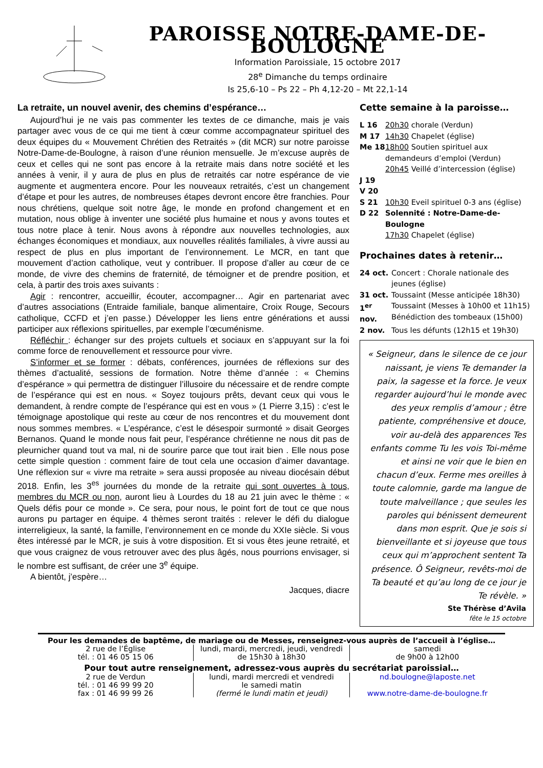PAROISSE NOTRE-DAME-DE-BOULOGNE
Information Paroissiale, 15 octobre 2017
28<sup>e</sup> Dimanche du temps ordinaire
Is 25,6-10 – Ps 22 – Ph 4,12-20 – Mt 22,1-14
La retraite, un nouvel avenir, des chemins d’espérance…
Aujourd’hui je ne vais pas commenter les textes de ce dimanche, mais je vais partager avec vous de ce qui me tient à cœur comme accompagnateur spirituel des deux équipes du « Mouvement Chrétien des Retraités » (dit MCR) sur notre paroisse Notre-Dame-de-Boulogne, à raison d’une réunion mensuelle. Je m’excuse auprès de ceux et celles qui ne sont pas encore à la retraite mais dans notre société et les années à venir, il y aura de plus en plus de retraités car notre espérance de vie augmente et augmentera encore. Pour les nouveaux retraités, c’est un changement d’étape et pour les autres, de nombreuses étapes devront encore être franchies. Pour nous chrétiens, quelque soit notre âge, le monde en profond changement et en mutation, nous oblige à inventer une société plus humaine et nous y avons toutes et tous notre place à tenir. Nous avons à répondre aux nouvelles technologies, aux échanges économiques et mondiaux, aux nouvelles réalités familiales, à vivre aussi au respect de plus en plus important de l’environnement. Le MCR, en tant que mouvement d’action catholique, veut y contribuer. Il propose d’aller au cœur de ce monde, de vivre des chemins de fraternité, de témoigner et de prendre position, et cela, à partir des trois axes suivants :
Agir : rencontrer, accueillir, écouter, accompagner… Agir en partenariat avec d’autres associations (Entraide familiale, banque alimentaire, Croix Rouge, Secours catholique, CCFD et j’en passe.) Développer les liens entre générations et aussi participer aux réflexions spirituelles, par exemple l’œcuménisme.
Réfléchir : échanger sur des projets cultuels et sociaux en s’appuyant sur la foi comme force de renouvellement et ressource pour vivre.
S’informer et se former : débats, conférences, journées de réflexions sur des thèmes d’actualité, sessions de formation. Notre thème d’année : « Chemins d’espérance » qui permettra de distinguer l’illusoire du nécessaire et de rendre compte de l’espérance qui est en nous. « Soyez toujours prêts, devant ceux qui vous le demandent, à rendre compte de l’espérance qui est en vous » (1 Pierre 3,15) : c’est le témoignage apostolique qui reste au cœur de nos rencontres et du mouvement dont nous sommes membres. « L’espérance, c’est le désespoir surmonté » disait Georges Bernanos. Quand le monde nous fait peur, l’espérance chrétienne ne nous dit pas de pleurnicher quand tout va mal, ni de sourire parce que tout irait bien . Elle nous pose cette simple question : comment faire de tout cela une occasion d’aimer davantage. Une réflexion sur « vivre ma retraite » sera aussi proposée au niveau diocésain début 2018. Enfin, les 3<sup>es</sup> journées du monde de la retraite qui sont ouvertes à tous, membres du MCR ou non, auront lieu à Lourdes du 18 au 21 juin avec le thème : « Quels défis pour ce monde ». Ce sera, pour nous, le point fort de tout ce que nous aurons pu partager en équipe. 4 thèmes seront traités : relever le défi du dialogue interreligieux, la santé, la famille, l’environnement en ce monde du XXIe siècle. Si vous êtes intéressé par le MCR, je suis à votre disposition. Et si vous êtes jeune retraité, et que vous craignez de vous retrouver avec des plus âgés, nous pourrions envisager, si le nombre est suffisant, de créer une 3<sup>e</sup> équipe.
A bientôt, j’espère…
Jacques, diacre
Cette semaine à la paroisse…
L 16 20h30 chorale (Verdun)
M 17 14h30 Chapelet (église)
Me 18 18h00 Soutien spirituel aux demandeurs d’emploi (Verdun)
20h45 Veillé d’intercession (église)
J 19
V 20
S 21 10h30 Eveil spirituel 0-3 ans (église)
D 22 Solennité : Notre-Dame-de-Boulogne
17h30 Chapelet (église)
Prochaines dates à retenir…
24 oct. Concert : Chorale nationale des jeunes (église)
31 oct. Toussaint (Messe anticipée 18h30)
1<sup>er</sup> nov. Toussaint (Messes à 10h00 et 11h15) Bénédiction des tombeaux (15h00)
2 nov. Tous les défunts (12h15 et 19h30)
« Seigneur, dans le silence de ce jour naissant, je viens Te demander la paix, la sagesse et la force. Je veux regarder aujourd’hui le monde avec des yeux remplis d’amour ; être patiente, compréhensive et douce, voir au-delà des apparences Tes enfants comme Tu les vois Toi-même et ainsi ne voir que le bien en chacun d’eux. Ferme mes oreilles à toute calomnie, garde ma langue de toute malveillance ; que seules les paroles qui bénissent demeurent dans mon esprit. Que je sois si bienveillante et si joyeuse que tous ceux qui m’approchent sentent Ta présence. Ô Seigneur, revêts-moi de Ta beauté et qu’au long de ce jour je Te révèle. »
Ste Thérèse d’Avila
fête le 15 octobre
Pour les demandes de baptême, de mariage ou de Messes, renseignez-vous auprès de l’accueil à l’église…
2 rue de l’Église
tél. : 01 46 05 15 06
lundi, mardi, mercredi, jeudi, vendredi
de 15h30 à 18h30
samedi
de 9h00 à 12h00
Pour tout autre renseignement, adressez-vous auprès du secrétariat paroissial…
2 rue de Verdun
tél. : 01 46 99 99 20
fax : 01 46 99 99 26
lundi, mardi mercredi et vendredi
le samedi matin
(fermé le lundi matin et jeudi)
nd.boulogne@laposte.net
www.notre-dame-de-boulogne.fr